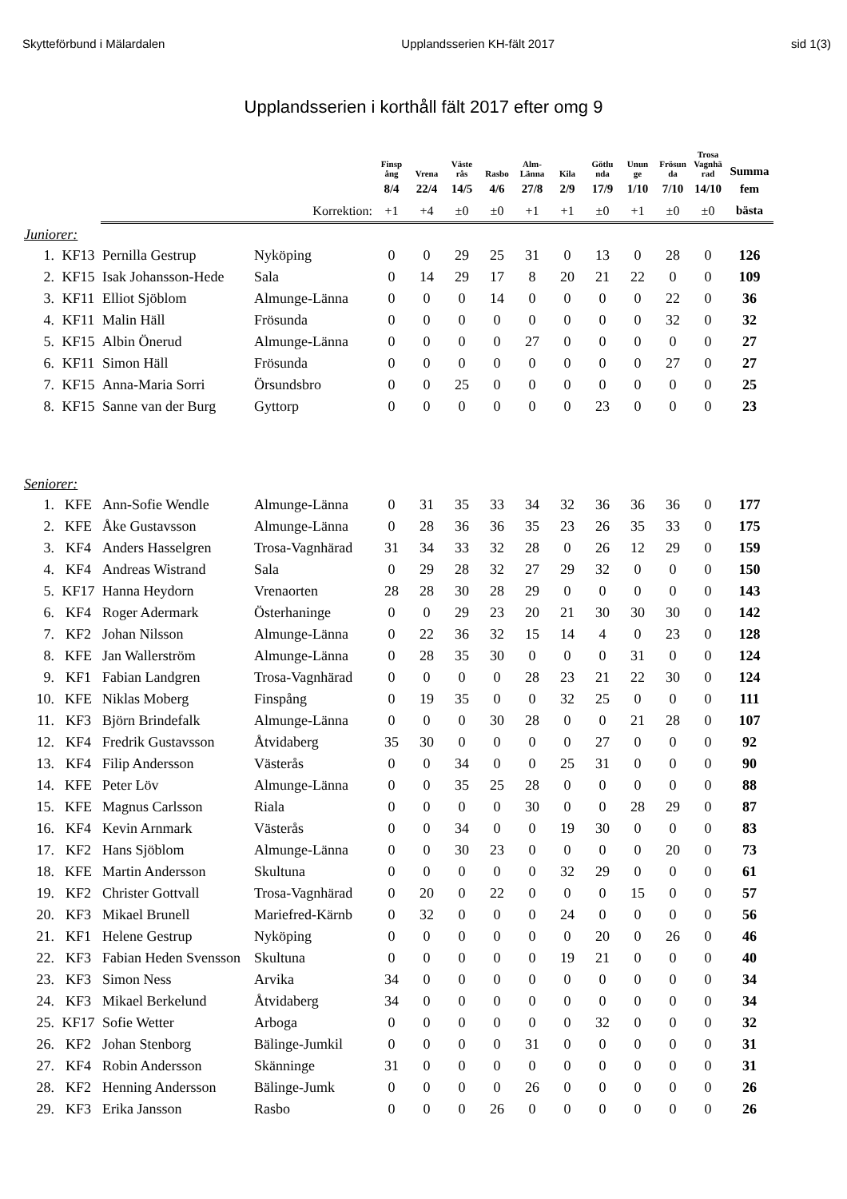Skytteförbund i Mälardalen Upplandsserien KH-fält 2017 sid 1(3)
Upplandsserien i korthåll fält 2017 efter omg 9
| | | | | Finsp ång | Vrena | Väste rås | Rasbo | Alm- Länna | Kila | Götlu nda | Unun ge | Frösun da | Trosa Vagnhä rad | Summa |
| --- | --- | --- | --- | --- | --- | --- | --- | --- | --- | --- | --- | --- | --- | --- |
| | | | | 8/4 | 22/4 | 14/5 | 4/6 | 27/8 | 2/9 | 17/9 | 1/10 | 7/10 | 14/10 | fem |
| | | | Korrektion: | +1 | +4 | ±0 | ±0 | +1 | +1 | ±0 | +1 | ±0 | ±0 | bästa |
| Juniorer: | | | | | | | | | | | | | | |
| 1. | KF13 | Pernilla Gestrup | Nyköping | 0 | 0 | 29 | 25 | 31 | 0 | 13 | 0 | 28 | 0 | 126 |
| 2. | KF15 | Isak Johansson-Hede | Sala | 0 | 14 | 29 | 17 | 8 | 20 | 21 | 22 | 0 | 0 | 109 |
| 3. | KF11 | Elliot Sjöblom | Almunge-Länna | 0 | 0 | 0 | 14 | 0 | 0 | 0 | 0 | 22 | 0 | 36 |
| 4. | KF11 | Malin Häll | Frösunda | 0 | 0 | 0 | 0 | 0 | 0 | 0 | 0 | 32 | 0 | 32 |
| 5. | KF15 | Albin Önerud | Almunge-Länna | 0 | 0 | 0 | 0 | 27 | 0 | 0 | 0 | 0 | 0 | 27 |
| 6. | KF11 | Simon Häll | Frösunda | 0 | 0 | 0 | 0 | 0 | 0 | 0 | 0 | 27 | 0 | 27 |
| 7. | KF15 | Anna-Maria Sorri | Örsundsbro | 0 | 0 | 25 | 0 | 0 | 0 | 0 | 0 | 0 | 0 | 25 |
| 8. | KF15 | Sanne van der Burg | Gyttorp | 0 | 0 | 0 | 0 | 0 | 0 | 23 | 0 | 0 | 0 | 23 |
| Seniorer: | | | | | | | | | | | | | | |
| 1. | KFE | Ann-Sofie Wendle | Almunge-Länna | 0 | 31 | 35 | 33 | 34 | 32 | 36 | 36 | 36 | 0 | 177 |
| 2. | KFE | Åke Gustavsson | Almunge-Länna | 0 | 28 | 36 | 36 | 35 | 23 | 26 | 35 | 33 | 0 | 175 |
| 3. | KF4 | Anders Hasselgren | Trosa-Vagnhärad | 31 | 34 | 33 | 32 | 28 | 0 | 26 | 12 | 29 | 0 | 159 |
| 4. | KF4 | Andreas Wistrand | Sala | 0 | 29 | 28 | 32 | 27 | 29 | 32 | 0 | 0 | 0 | 150 |
| 5. | KF17 | Hanna Heydorn | Vrenaorten | 28 | 28 | 30 | 28 | 29 | 0 | 0 | 0 | 0 | 0 | 143 |
| 6. | KF4 | Roger Adermark | Österhaninge | 0 | 0 | 29 | 23 | 20 | 21 | 30 | 30 | 30 | 0 | 142 |
| 7. | KF2 | Johan Nilsson | Almunge-Länna | 0 | 22 | 36 | 32 | 15 | 14 | 4 | 0 | 23 | 0 | 128 |
| 8. | KFE | Jan Wallerström | Almunge-Länna | 0 | 28 | 35 | 30 | 0 | 0 | 0 | 31 | 0 | 0 | 124 |
| 9. | KF1 | Fabian Landgren | Trosa-Vagnhärad | 0 | 0 | 0 | 0 | 28 | 23 | 21 | 22 | 30 | 0 | 124 |
| 10. | KFE | Niklas Moberg | Finspång | 0 | 19 | 35 | 0 | 0 | 32 | 25 | 0 | 0 | 0 | 111 |
| 11. | KF3 | Björn Brindefalk | Almunge-Länna | 0 | 0 | 0 | 30 | 28 | 0 | 0 | 21 | 28 | 0 | 107 |
| 12. | KF4 | Fredrik Gustavsson | Åtvidaberg | 35 | 30 | 0 | 0 | 0 | 0 | 27 | 0 | 0 | 0 | 92 |
| 13. | KF4 | Filip Andersson | Västerås | 0 | 0 | 34 | 0 | 0 | 25 | 31 | 0 | 0 | 0 | 90 |
| 14. | KFE | Peter Löv | Almunge-Länna | 0 | 0 | 35 | 25 | 28 | 0 | 0 | 0 | 0 | 0 | 88 |
| 15. | KFE | Magnus Carlsson | Riala | 0 | 0 | 0 | 0 | 30 | 0 | 0 | 28 | 29 | 0 | 87 |
| 16. | KF4 | Kevin Arnmark | Västerås | 0 | 0 | 34 | 0 | 0 | 19 | 30 | 0 | 0 | 0 | 83 |
| 17. | KF2 | Hans Sjöblom | Almunge-Länna | 0 | 0 | 30 | 23 | 0 | 0 | 0 | 0 | 20 | 0 | 73 |
| 18. | KFE | Martin Andersson | Skultuna | 0 | 0 | 0 | 0 | 0 | 32 | 29 | 0 | 0 | 0 | 61 |
| 19. | KF2 | Christer Gottvall | Trosa-Vagnhärad | 0 | 20 | 0 | 22 | 0 | 0 | 0 | 15 | 0 | 0 | 57 |
| 20. | KF3 | Mikael Brunell | Mariefred-Kärnb | 0 | 32 | 0 | 0 | 0 | 24 | 0 | 0 | 0 | 0 | 56 |
| 21. | KF1 | Helene Gestrup | Nyköping | 0 | 0 | 0 | 0 | 0 | 0 | 20 | 0 | 26 | 0 | 46 |
| 22. | KF3 | Fabian Heden Svensson | Skultuna | 0 | 0 | 0 | 0 | 0 | 19 | 21 | 0 | 0 | 0 | 40 |
| 23. | KF3 | Simon Ness | Arvika | 34 | 0 | 0 | 0 | 0 | 0 | 0 | 0 | 0 | 0 | 34 |
| 24. | KF3 | Mikael Berkelund | Åtvidaberg | 34 | 0 | 0 | 0 | 0 | 0 | 0 | 0 | 0 | 0 | 34 |
| 25. | KF17 | Sofie Wetter | Arboga | 0 | 0 | 0 | 0 | 0 | 0 | 32 | 0 | 0 | 0 | 32 |
| 26. | KF2 | Johan Stenborg | Bälinge-Jumkil | 0 | 0 | 0 | 0 | 31 | 0 | 0 | 0 | 0 | 0 | 31 |
| 27. | KF4 | Robin Andersson | Skänninge | 31 | 0 | 0 | 0 | 0 | 0 | 0 | 0 | 0 | 0 | 31 |
| 28. | KF2 | Henning Andersson | Bälinge-Jumk | 0 | 0 | 0 | 0 | 26 | 0 | 0 | 0 | 0 | 0 | 26 |
| 29. | KF3 | Erika Jansson | Rasbo | 0 | 0 | 0 | 26 | 0 | 0 | 0 | 0 | 0 | 0 | 26 |